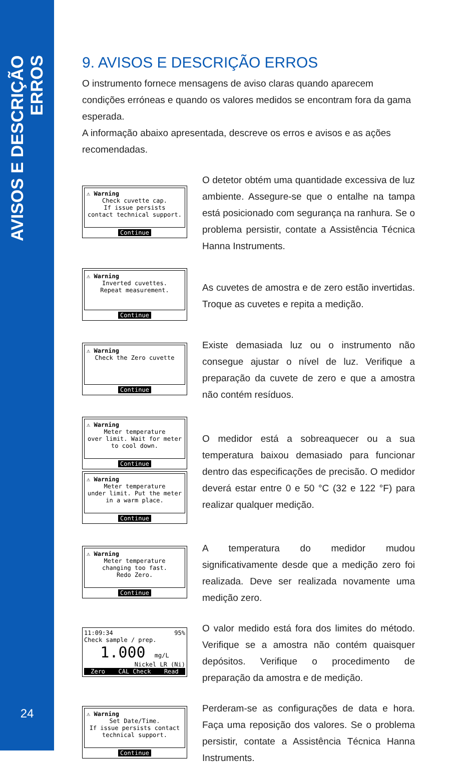AVISOS E DESCRIÇÃO ERROS
24
9. AVISOS E DESCRIÇÃO ERROS
O instrumento fornece mensagens de aviso claras quando aparecem condições erróneas e quando os valores medidos se encontram fora da gama esperada.
A informação abaixo apresentada, descreve os erros e avisos e as ações recomendadas.
⚠ Warning
Check cuvette cap.
If issue persists
contact technical support.
Continue
O detetor obtém uma quantidade excessiva de luz ambiente. Assegure-se que o entalhe na tampa está posicionado com segurança na ranhura. Se o problema persistir, contate a Assistência Técnica Hanna Instruments.
⚠ Warning
Inverted cuvettes.
Repeat measurement.
Continue
As cuvetes de amostra e de zero estão invertidas. Troque as cuvetes e repita a medição.
⚠ Warning
Check the Zero cuvette
Continue
Existe demasiada luz ou o instrumento não consegue ajustar o nível de luz. Verifique a preparação da cuvete de zero e que a amostra não contém resíduos.
⚠ Warning
Meter temperature
over limit. Wait for meter
to cool down.
Continue
⚠ Warning
Meter temperature
under limit. Put the meter
in a warm place.
Continue
O medidor está a sobreaquecer ou a sua temperatura baixou demasiado para funcionar dentro das especificações de precisão. O medidor deverá estar entre 0 e 50 °C (32 e 122 °F) para realizar qualquer medição.
⚠ Warning
Meter temperature
changing too fast.
Redo Zero.
Continue
A temperatura do medidor mudou significativamente desde que a medição zero foi realizada. Deve ser realizada novamente uma medição zero.
11:09:34 95%
Check sample / prep.
1.000 mg/L
Nickel LR (Ni)
Zero CAL Check Read
O valor medido está fora dos limites do método. Verifique se a amostra não contém quaisquer depósitos. Verifique o procedimento de preparação da amostra e de medição.
⚠ Warning
Set Date/Time.
If issue persists contact
technical support.
Continue
Perderam-se as configurações de data e hora. Faça uma reposição dos valores. Se o problema persistir, contate a Assistência Técnica Hanna Instruments.